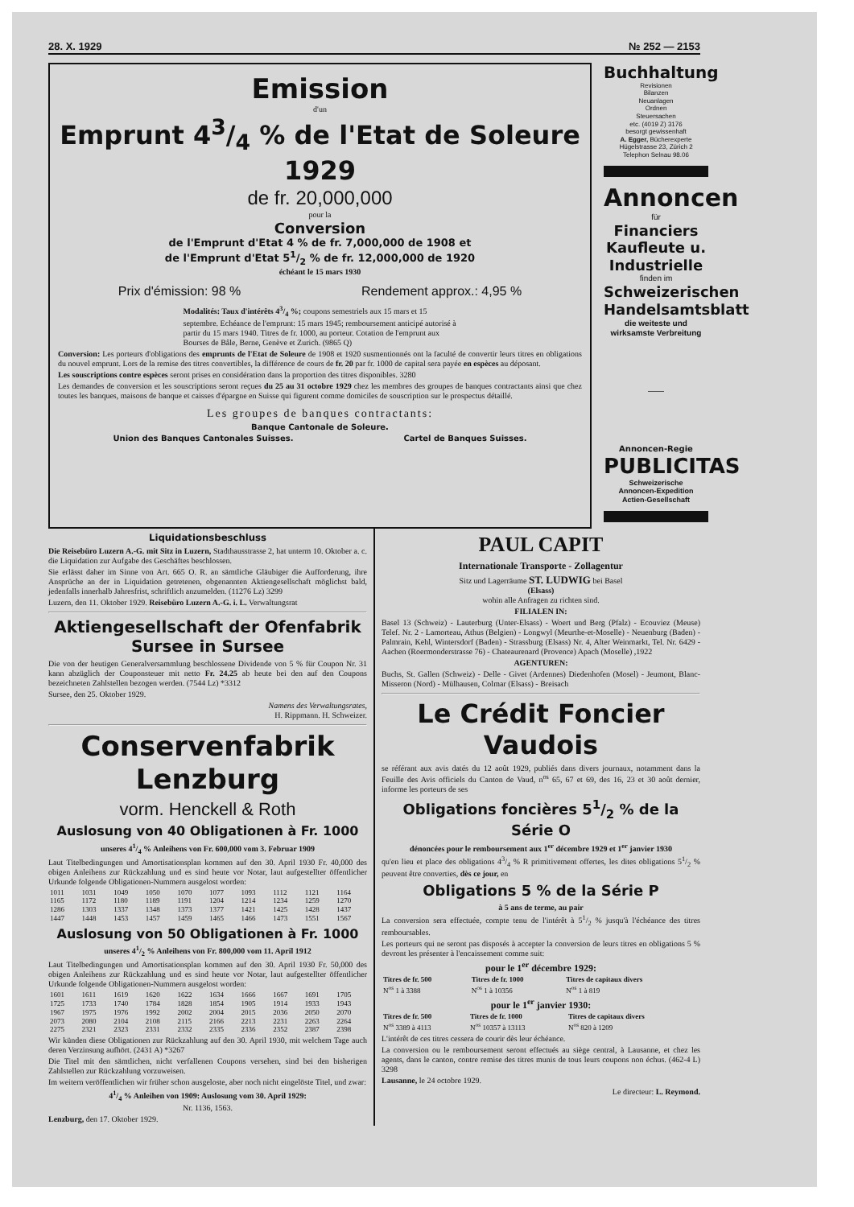28. X. 1929 № 252 — 2153
Emission
d'un
Emprunt 43/4 % de l'Etat de Soleure 1929
de fr. 20,000,000
pour la
Conversion
de l'Emprunt d'Etat 4 % de fr. 7,000,000 de 1908 et
de l'Emprunt d'Etat 51/2 % de fr. 12,000,000 de 1920
échéant le 15 mars 1930
Prix d'émission: 98 % Rendement approx.: 4,95 %
Modalités: Taux d'intérêts 43/4 %; coupons semestriels aux 15 mars et 15 septembre. Echéance de l'emprunt: 15 mars 1945; remboursement anticipé autorisé à partir du 15 mars 1940. Titres de fr. 1000, au porteur. Cotation de l'emprunt aux Bourses de Bâle, Berne, Genève et Zurich. (9865 Q)
Conversion: Les porteurs d'obligations des emprunts de l'Etat de Soleure de 1908 et 1920 susmentionnés ont la faculté de convertir leurs titres en obligations du nouvel emprunt. Lors de la remise des titres convertibles, la différence de cours de fr. 20 par fr. 1000 de capital sera payée en espèces au déposant.
Les souscriptions contre espèces seront prises en considération dans la proportion des titres disponibles. 3280
Les demandes de conversion et les souscriptions seront reçues du 25 au 31 octobre 1929 chez les membres des groupes de banques contractants ainsi que chez toutes les banques, maisons de banque et caisses d'épargne en Suisse qui figurent comme domiciles de souscription sur le prospectus détaillé.
Les groupes de banques contractants:
Banque Cantonale de Soleure.
Union des Banques Cantonales Suisses. Cartel de Banques Suisses.
Buchhaltung
Revisionen
Bilanzen
Neuanlagen
Ordnen
Steuersachen
etc. (4019 Z) 3176
besorgt gewissenhaft
A. Egger, Bücherexperte
Hügelstrasse 23, Zürich 2
Telephon Selnau 98.06
Annoncen
für
Financiers
Kaufleute u.
Industrielle
finden im
Schweizerischen Handelsamtsblatt
die weiteste und wirksamste Verbreitung
——
Annoncen-Regie
PUBLICITAS
Schweizerische
Annoncen-Expedition
Actien-Gesellschaft
Liquidationsbeschluss
Die Reisebüro Luzern A.-G. mit Sitz in Luzern, Stadthausstrasse 2, hat unterm 10. Oktober a. c. die Liquidation zur Aufgabe des Geschäftes beschlossen.
Sie erlässt daher im Sinne von Art. 665 O. R. an sämtliche Gläubiger die Aufforderung, ihre Ansprüche an der in Liquidation getretenen, obgenannten Aktiengesellschaft möglichst bald, jedenfalls innerhalb Jahresfrist, schriftlich anzumelden. (11276 Lz) 3299
Luzern, den 11. Oktober 1929. Reisebüro Luzern A.-G. i. L. Verwaltungsrat
Aktiengesellschaft der Ofenfabrik Sursee in Sursee
Die von der heutigen Generalversammlung beschlossene Dividende von 5 % für Coupon Nr. 31 kann abzüglich der Couponsteuer mit netto Fr. 24.25 ab heute bei den auf den Coupons bezeichneten Zahlstellen bezogen werden. (7544 Lz) *3312
Sursee, den 25. Oktober 1929.
Namens des Verwaltungsrates,
H. Rippmann. H. Schweizer.
Conservenfabrik Lenzburg
vorm. Henckell & Roth
Auslosung von 40 Obligationen à Fr. 1000
unseres 41/4 % Anleihens von Fr. 600,000 vom 3. Februar 1909
Laut Titelbedingungen und Amortisationsplan kommen auf den 30. April 1930 Fr. 40,000 des obigen Anleihens zur Rückzahlung und es sind heute vor Notar, laut aufgestellter öffentlicher Urkunde folgende Obligationen-Nummern ausgelost worden:
| 1011 | 1031 | 1049 | 1050 | 1070 | 1077 | 1093 | 1112 | 1121 | 1164 |
| 1165 | 1172 | 1180 | 1189 | 1191 | 1204 | 1214 | 1234 | 1259 | 1270 |
| 1286 | 1303 | 1337 | 1348 | 1373 | 1377 | 1421 | 1425 | 1428 | 1437 |
| 1447 | 1448 | 1453 | 1457 | 1459 | 1465 | 1466 | 1473 | 1551 | 1567 |
Auslosung von 50 Obligationen à Fr. 1000
unseres 41/2 % Anleihens von Fr. 800,000 vom 11. April 1912
Laut Titelbedingungen und Amortisationsplan kommen auf den 30. April 1930 Fr. 50,000 des obigen Anleihens zur Rückzahlung und es sind heute vor Notar, laut aufgestellter öffentlicher Urkunde folgende Obligationen-Nummern ausgelost worden:
| 1601 | 1611 | 1619 | 1620 | 1622 | 1634 | 1666 | 1667 | 1691 | 1705 |
| 1725 | 1733 | 1740 | 1784 | 1828 | 1854 | 1905 | 1914 | 1933 | 1943 |
| 1967 | 1975 | 1976 | 1992 | 2002 | 2004 | 2015 | 2036 | 2050 | 2070 |
| 2073 | 2080 | 2104 | 2108 | 2115 | 2166 | 2213 | 2231 | 2263 | 2264 |
| 2275 | 2321 | 2323 | 2331 | 2332 | 2335 | 2336 | 2352 | 2387 | 2398 |
Wir künden diese Obligationen zur Rückzahlung auf den 30. April 1930, mit welchem Tage auch deren Verzinsung aufhört. (2431 A) *3267
Die Titel mit den sämtlichen, nicht verfallenen Coupons versehen, sind bei den bisherigen Zahlstellen zur Rückzahlung vorzuweisen.
Im weitern veröffentlichen wir früher schon ausgeloste, aber noch nicht eingelöste Titel, und zwar:
41/4 % Anleihen von 1909: Auslosung vom 30. April 1929:
Nr. 1136, 1563.
Lenzburg, den 17. Oktober 1929.
PAUL CAPIT
Internationale Transporte - Zollagentur
Sitz und Lagerräume ST. LUDWIG bei Basel
(Elsass)
wohin alle Anfragen zu richten sind.
FILIALEN IN:
Basel 13 (Schweiz) - Lauterburg (Unter-Elsass) - Woert und Berg (Pfalz) - Ecouviez (Meuse) Telef. Nr. 2 - Lamorteau, Athus (Belgien) - Longwyl (Meurthe-et-Moselle) - Neuenburg (Baden) - Palmrain, Kehl, Wintersdorf (Baden) - Strassburg (Elsass) Nr. 4, Alter Weinmarkt, Tel. Nr. 6429 - Aachen (Roermonderstrasse 76) - Chateaurenard (Provence) Apach (Moselle) ,1922
AGENTUREN:
Buchs, St. Gallen (Schweiz) - Delle - Givet (Ardennes) Diedenhofen (Mosel) - Jeumont, Blanc-Misseron (Nord) - Mülhausen, Colmar (Elsass) - Breisach
Le Crédit Foncier Vaudois
se référant aux avis datés du 12 août 1929, publiés dans divers journaux, notamment dans la Feuille des Avis officiels du Canton de Vaud, n<sup>os</sup> 65, 67 et 69, des 16, 23 et 30 août dernier, informe les porteurs de ses
Obligations foncières 51/2 % de la Série O
dénoncées pour le remboursement aux 1<sup>er</sup> décembre 1929 et 1<sup>er</sup> janvier 1930
qu'en lieu et place des obligations 43/4 % R primitivement offertes, les dites obligations 51/2 % peuvent être converties, dès ce jour, en
Obligations 5 % de la Série P
à 5 ans de terme, au pair
La conversion sera effectuée, compte tenu de l'intérêt à 51/2 % jusqu'à l'échéance des titres remboursables.
Les porteurs qui ne seront pas disposés à accepter la conversion de leurs titres en obligations 5 % devront les présenter à l'encaissement comme suit:
pour le 1<sup>er</sup> décembre 1929:
| Titres de fr. 500 | Titres de fr. 1000 | Titres de capitaux divers |
| --- | --- | --- |
| N<sup>os</sup> 1 à 3388 | N<sup>os</sup> 1 à 10356 | N<sup>os</sup> 1 à 819 |
pour le 1<sup>er</sup> janvier 1930:
| Titres de fr. 500 | Titres de fr. 1000 | Titres de capitaux divers |
| --- | --- | --- |
| N<sup>os</sup> 3389 à 4113 | N<sup>os</sup> 10357 à 13113 | N<sup>os</sup> 820 à 1209 |
L'intérêt de ces titres cessera de courir dès leur échéance.
La conversion ou le remboursement seront effectués au siège central, à Lausanne, et chez les agents, dans le canton, contre remise des titres munis de tous leurs coupons non échus. (462-4 L) 3298
Lausanne, le 24 octobre 1929.
Le directeur: L. Reymond.